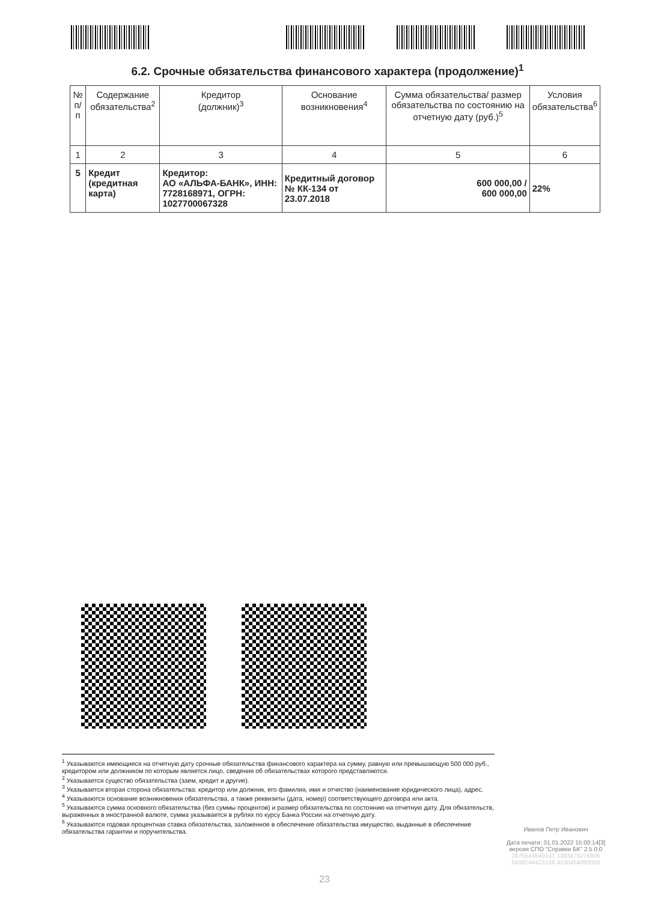6.2. Срочные обязательства финансового характера (продолжение)<sup>1</sup>
| № п/п | Содержание обязательства<sup>2</sup> | Кредитор (должник)<sup>3</sup> | Основание возникновения<sup>4</sup> | Сумма обязательства/ размер обязательства по состоянию на отчетную дату (руб.)<sup>5</sup> | Условия обязательства<sup>6</sup> |
| --- | --- | --- | --- | --- | --- |
| 1 | 2 | 3 | 4 | 5 | 6 |
| 5 | Кредит (кредитная карта) | Кредитор: АО «АЛЬФА-БАНК», ИНН: 7728168971, ОГРН: 1027700067328 | Кредитный договор № КК-134 от 23.07.2018 | 600 000,00 / 600 000,00 | 22% |
<sup>1</sup> Указываются имеющиеся на отчетную дату срочные обязательства финансового характера на сумму, равную или превышающую 500 000 руб., кредитором или должником по которым является лицо, сведения об обязательствах которого представляются.
<sup>2</sup> Указывается существо обязательства (заем, кредит и другие).
<sup>3</sup> Указывается вторая сторона обязательства: кредитор или должник, его фамилия, имя и отчество (наименование юридического лица), адрес.
<sup>4</sup> Указываются основание возникновения обязательства, а также реквизиты (дата, номер) соответствующего договора или акта.
<sup>5</sup> Указываются сумма основного обязательства (без суммы процентов) и размер обязательства по состоянию на отчетную дату. Для обязательств, выраженных в иностранной валюте, сумма указывается в рублях по курсу Банка России на отчетную дату.
<sup>6</sup> Указываются годовая процентная ставка обязательства, заложенное в обеспечение обязательства имущество, выданные в обеспечение обязательства гарантии и поручительства.
Иванов Петр Иванович
Дата печати: 31.01.2022 15:00:14[3]
версия СПО "Справки БК" 2.5.0.0
2876543540147 1383879276806
5499144423168 4100454090056
23